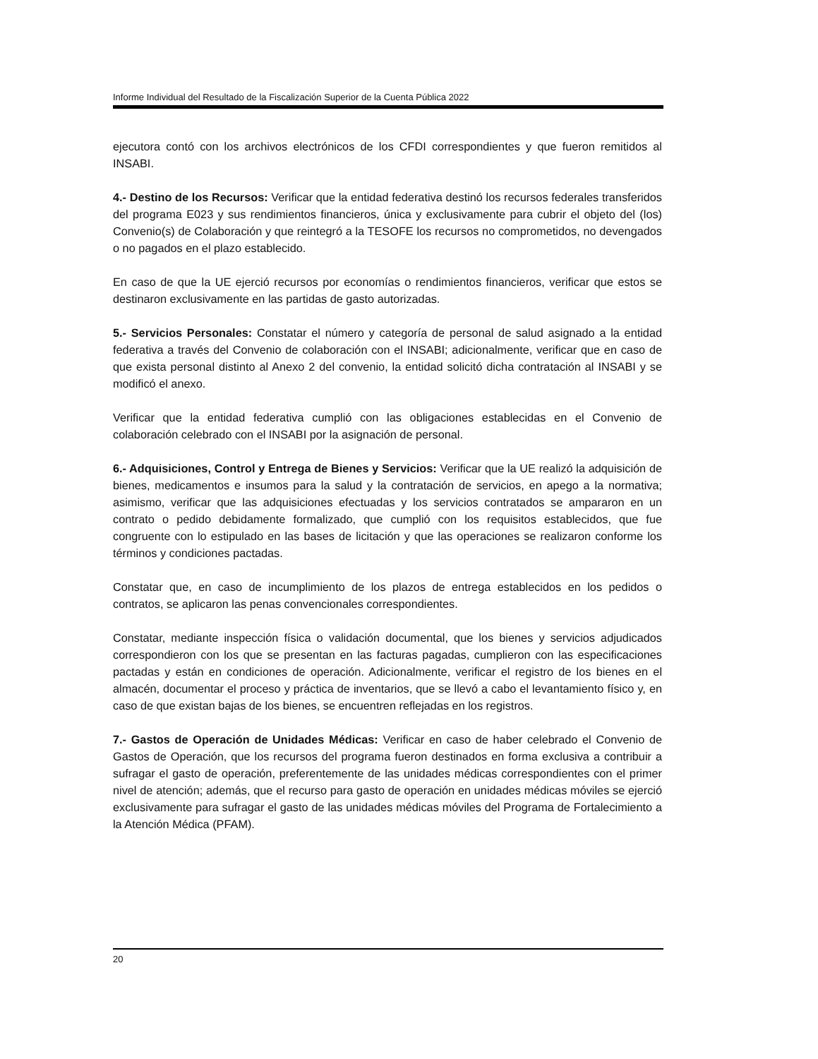Informe Individual del Resultado de la Fiscalización Superior de la Cuenta Pública 2022
ejecutora contó con los archivos electrónicos de los CFDI correspondientes y que fueron remitidos al INSABI.
4.- Destino de los Recursos: Verificar que la entidad federativa destinó los recursos federales transferidos del programa E023 y sus rendimientos financieros, única y exclusivamente para cubrir el objeto del (los) Convenio(s) de Colaboración y que reintegró a la TESOFE los recursos no comprometidos, no devengados o no pagados en el plazo establecido.
En caso de que la UE ejerció recursos por economías o rendimientos financieros, verificar que estos se destinaron exclusivamente en las partidas de gasto autorizadas.
5.- Servicios Personales: Constatar el número y categoría de personal de salud asignado a la entidad federativa a través del Convenio de colaboración con el INSABI; adicionalmente, verificar que en caso de que exista personal distinto al Anexo 2 del convenio, la entidad solicitó dicha contratación al INSABI y se modificó el anexo.
Verificar que la entidad federativa cumplió con las obligaciones establecidas en el Convenio de colaboración celebrado con el INSABI por la asignación de personal.
6.- Adquisiciones, Control y Entrega de Bienes y Servicios: Verificar que la UE realizó la adquisición de bienes, medicamentos e insumos para la salud y la contratación de servicios, en apego a la normativa; asimismo, verificar que las adquisiciones efectuadas y los servicios contratados se ampararon en un contrato o pedido debidamente formalizado, que cumplió con los requisitos establecidos, que fue congruente con lo estipulado en las bases de licitación y que las operaciones se realizaron conforme los términos y condiciones pactadas.
Constatar que, en caso de incumplimiento de los plazos de entrega establecidos en los pedidos o contratos, se aplicaron las penas convencionales correspondientes.
Constatar, mediante inspección física o validación documental, que los bienes y servicios adjudicados correspondieron con los que se presentan en las facturas pagadas, cumplieron con las especificaciones pactadas y están en condiciones de operación. Adicionalmente, verificar el registro de los bienes en el almacén, documentar el proceso y práctica de inventarios, que se llevó a cabo el levantamiento físico y, en caso de que existan bajas de los bienes, se encuentren reflejadas en los registros.
7.- Gastos de Operación de Unidades Médicas: Verificar en caso de haber celebrado el Convenio de Gastos de Operación, que los recursos del programa fueron destinados en forma exclusiva a contribuir a sufragar el gasto de operación, preferentemente de las unidades médicas correspondientes con el primer nivel de atención; además, que el recurso para gasto de operación en unidades médicas móviles se ejerció exclusivamente para sufragar el gasto de las unidades médicas móviles del Programa de Fortalecimiento a la Atención Médica (PFAM).
20